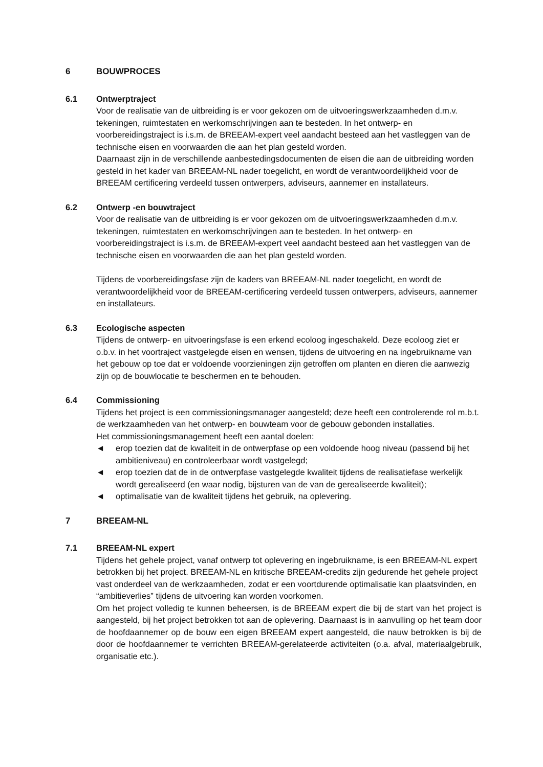6 BOUWPROCES
6.1 Ontwerptraject
Voor de realisatie van de uitbreiding is er voor gekozen om de uitvoeringswerkzaamheden d.m.v. tekeningen, ruimtestaten en werkomschrijvingen aan te besteden. In het ontwerp- en voorbereidingstraject is i.s.m. de BREEAM-expert veel aandacht besteed aan het vastleggen van de technische eisen en voorwaarden die aan het plan gesteld worden.
Daarnaast zijn in de verschillende aanbestedingsdocumenten de eisen die aan de uitbreiding worden gesteld in het kader van BREEAM-NL nader toegelicht, en wordt de verantwoordelijkheid voor de BREEAM certificering verdeeld tussen ontwerpers, adviseurs, aannemer en installateurs.
6.2 Ontwerp -en bouwtraject
Voor de realisatie van de uitbreiding is er voor gekozen om de uitvoeringswerkzaamheden d.m.v. tekeningen, ruimtestaten en werkomschrijvingen aan te besteden. In het ontwerp- en voorbereidingstraject is i.s.m. de BREEAM-expert veel aandacht besteed aan het vastleggen van de technische eisen en voorwaarden die aan het plan gesteld worden.
Tijdens de voorbereidingsfase zijn de kaders van BREEAM-NL nader toegelicht, en wordt de verantwoordelijkheid voor de BREEAM-certificering verdeeld tussen ontwerpers, adviseurs, aannemer en installateurs.
6.3 Ecologische aspecten
Tijdens de ontwerp- en uitvoeringsfase is een erkend ecoloog ingeschakeld. Deze ecoloog ziet er o.b.v. in het voortraject vastgelegde eisen en wensen, tijdens de uitvoering en na ingebruikname van het gebouw op toe dat er voldoende voorzieningen zijn getroffen om planten en dieren die aanwezig zijn op de bouwlocatie te beschermen en te behouden.
6.4 Commissioning
Tijdens het project is een commissioningsmanager aangesteld; deze heeft een controlerende rol m.b.t. de werkzaamheden van het ontwerp- en bouwteam voor de gebouw gebonden installaties.
Het commissioningsmanagement heeft een aantal doelen:
◄ erop toezien dat de kwaliteit in de ontwerpfase op een voldoende hoog niveau (passend bij het ambitieniveau) en controleerbaar wordt vastgelegd;
◄ erop toezien dat de in de ontwerpfase vastgelegde kwaliteit tijdens de realisatiefase werkelijk wordt gerealiseerd (en waar nodig, bijsturen van de van de gerealiseerde kwaliteit);
◄ optimalisatie van de kwaliteit tijdens het gebruik, na oplevering.
7 BREEAM-NL
7.1 BREEAM-NL expert
Tijdens het gehele project, vanaf ontwerp tot oplevering en ingebruikname, is een BREEAM-NL expert betrokken bij het project. BREEAM-NL en kritische BREEAM-credits zijn gedurende het gehele project vast onderdeel van de werkzaamheden, zodat er een voortdurende optimalisatie kan plaatsvinden, en “ambitieverlies” tijdens de uitvoering kan worden voorkomen.
Om het project volledig te kunnen beheersen, is de BREEAM expert die bij de start van het project is aangesteld, bij het project betrokken tot aan de oplevering. Daarnaast is in aanvulling op het team door de hoofdaannemer op de bouw een eigen BREEAM expert aangesteld, die nauw betrokken is bij de door de hoofdaannemer te verrichten BREEAM-gerelateerde activiteiten (o.a. afval, materiaalgebruik, organisatie etc.).